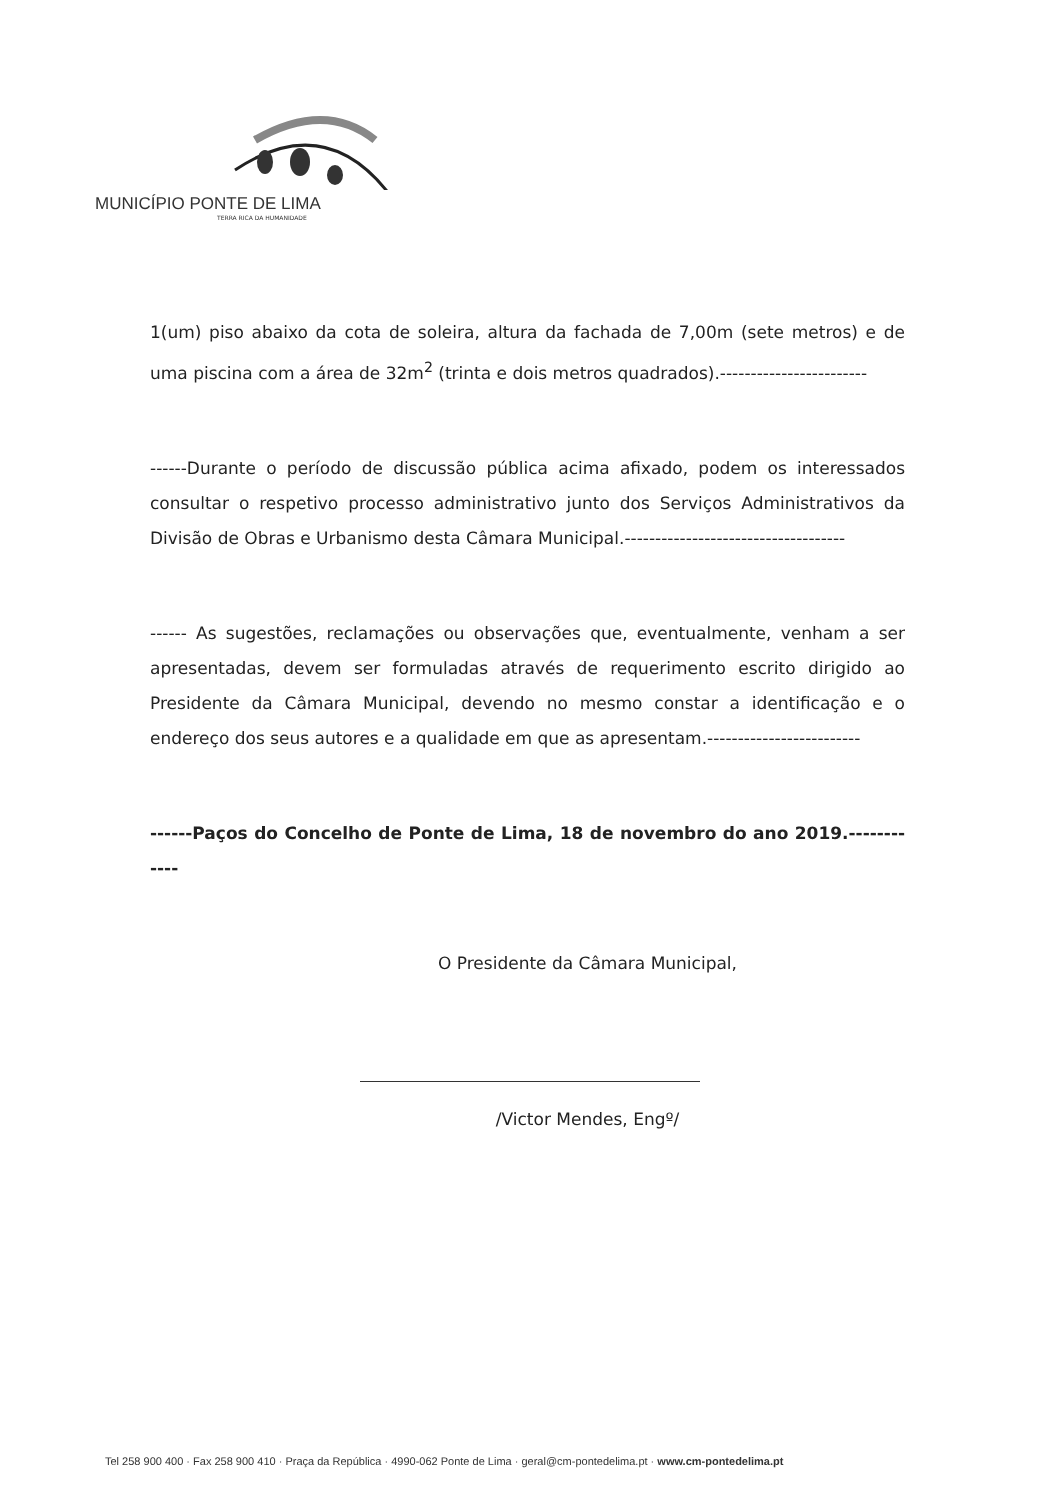MUNICÍPIO PONTE DE LIMA
TERRA RICA DA HUMANIDADE
1(um) piso abaixo da cota de soleira, altura da fachada de 7,00m (sete metros) e de uma piscina com a área de 32m<sup>2</sup> (trinta e dois metros quadrados).------------------------
------Durante o período de discussão pública acima afixado, podem os interessados consultar o respetivo processo administrativo junto dos Serviços Administrativos da Divisão de Obras e Urbanismo desta Câmara Municipal.------------------------------------
------ As sugestões, reclamações ou observações que, eventualmente, venham a ser apresentadas, devem ser formuladas através de requerimento escrito dirigido ao Presidente da Câmara Municipal, devendo no mesmo constar a identificação e o endereço dos seus autores e a qualidade em que as apresentam.-------------------------
------Paços do Concelho de Ponte de Lima, 18 de novembro do ano 2019.------------
O Presidente da Câmara Municipal,
/Victor Mendes, Engº/
Tel 258 900 400 · Fax 258 900 410 · Praça da República · 4990-062 Ponte de Lima · geral@cm-pontedelima.pt · www.cm-pontedelima.pt